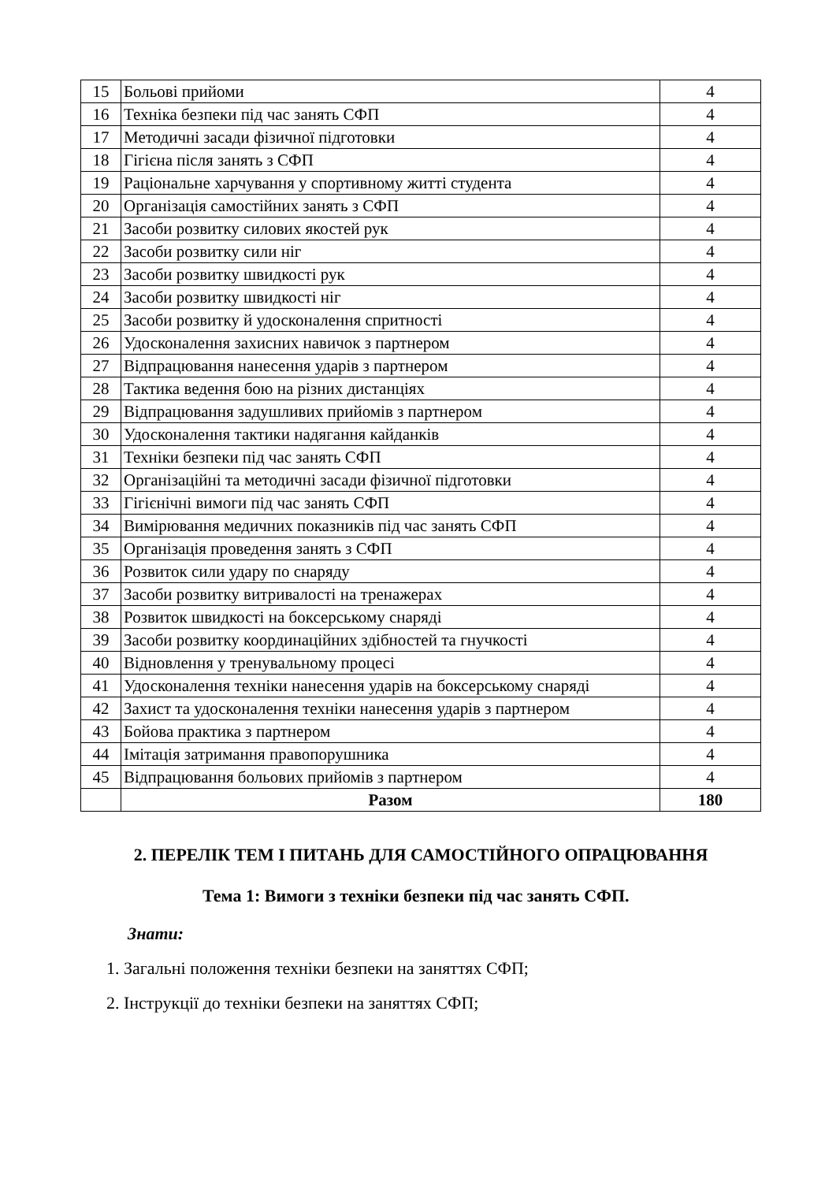| 15 | Больові прийоми | 4 |
| 16 | Техніка безпеки під час занять СФП | 4 |
| 17 | Методичні засади фізичної підготовки | 4 |
| 18 | Гігієна після занять з СФП | 4 |
| 19 | Раціональне харчування у спортивному житті студента | 4 |
| 20 | Організація самостійних занять з СФП | 4 |
| 21 | Засоби розвитку силових якостей рук | 4 |
| 22 | Засоби розвитку сили ніг | 4 |
| 23 | Засоби розвитку швидкості рук | 4 |
| 24 | Засоби розвитку швидкості ніг | 4 |
| 25 | Засоби розвитку й удосконалення спритності | 4 |
| 26 | Удосконалення захисних навичок з партнером | 4 |
| 27 | Відпрацювання нанесення ударів з партнером | 4 |
| 28 | Тактика ведення бою на різних дистанціях | 4 |
| 29 | Відпрацювання задушливих прийомів з партнером | 4 |
| 30 | Удосконалення тактики надягання кайданків | 4 |
| 31 | Техніки безпеки під час занять СФП | 4 |
| 32 | Організаційні та методичні засади фізичної підготовки | 4 |
| 33 | Гігієнічні вимоги під час занять СФП | 4 |
| 34 | Вимірювання медичних показників під час занять СФП | 4 |
| 35 | Організація проведення занять з СФП | 4 |
| 36 | Розвиток сили удару по снаряду | 4 |
| 37 | Засоби розвитку витривалості на тренажерах | 4 |
| 38 | Розвиток швидкості на боксерському снаряді | 4 |
| 39 | Засоби розвитку координаційних здібностей та гнучкості | 4 |
| 40 | Відновлення у тренувальному процесі | 4 |
| 41 | Удосконалення техніки нанесення ударів на боксерському снаряді | 4 |
| 42 | Захист та удосконалення техніки нанесення ударів з партнером | 4 |
| 43 | Бойова практика з партнером | 4 |
| 44 | Імітація затримання правопорушника | 4 |
| 45 | Відпрацювання больових прийомів з партнером | 4 |
| | Разом | 180 |
2. ПЕРЕЛІК ТЕМ І ПИТАНЬ ДЛЯ САМОСТІЙНОГО ОПРАЦЮВАННЯ
Тема 1: Вимоги з техніки безпеки під час занять СФП.
Знати:
1. Загальні положення техніки безпеки на заняттях СФП;
2. Інструкції до техніки безпеки на заняттях СФП;